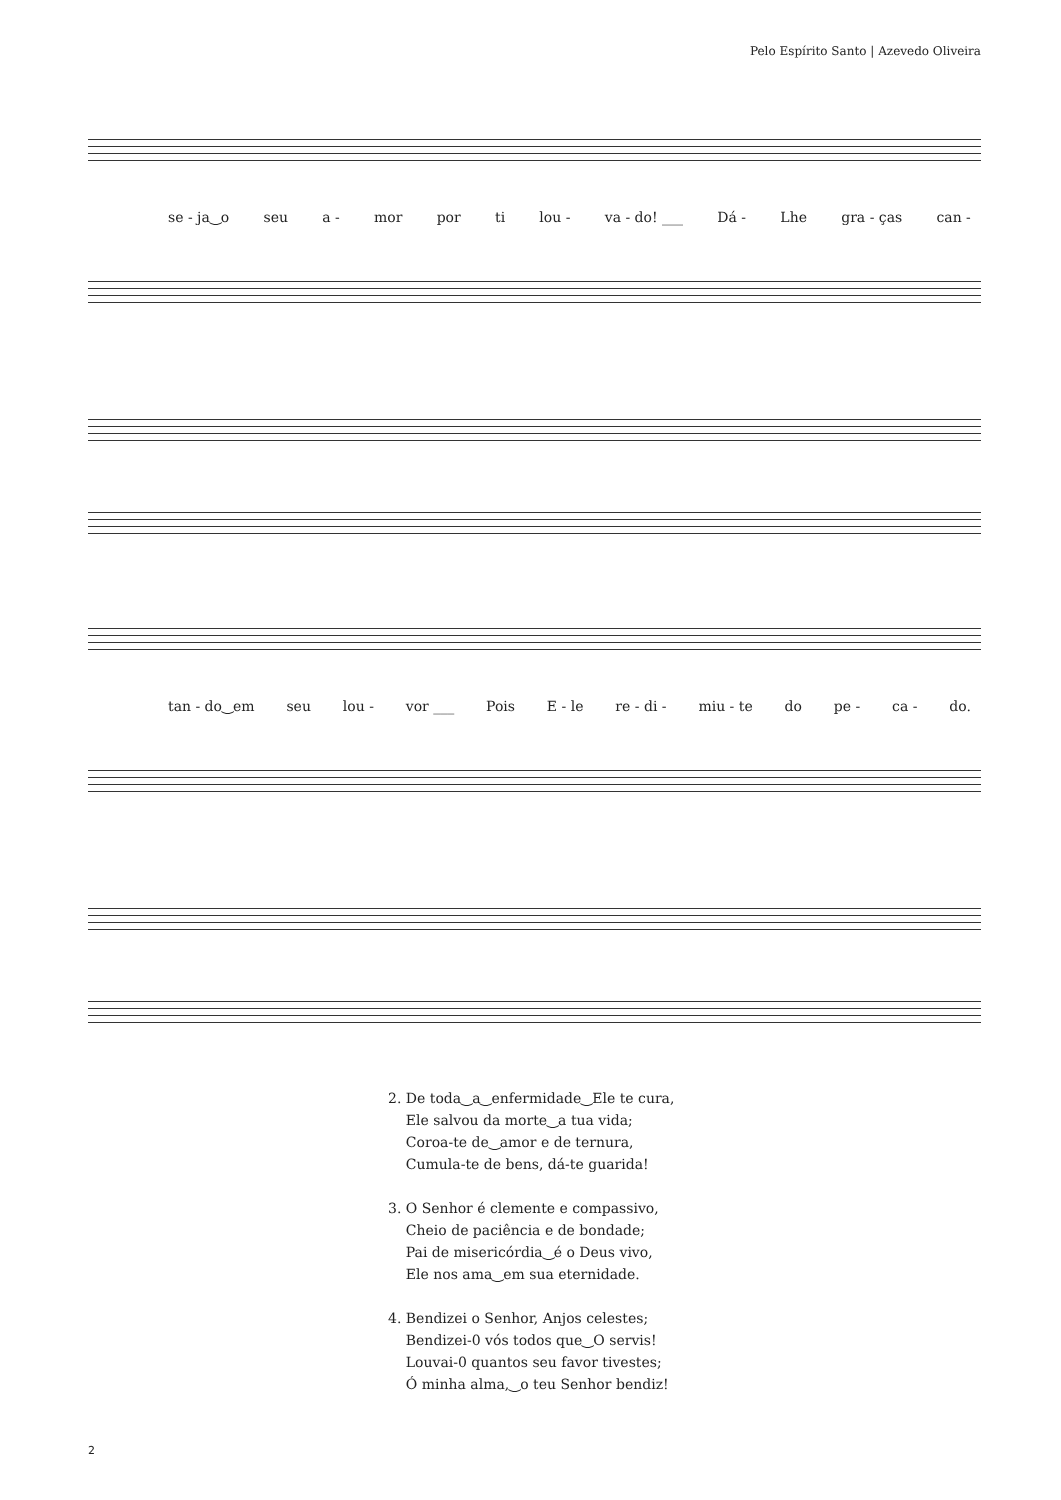Pelo Espírito Santo | Azevedo Oliveira
se - ja‿o seu a - mor por ti lou - va - do! ___ Dá - Lhe gra - ças can -
tan - do‿em seu lou - vor ___ Pois E - le re - di - miu - te do pe - ca - do.
2. De toda‿a‿enfermidade‿Ele te cura,
Ele salvou da morte‿a tua vida;
Coroa-te de‿amor e de ternura,
Cumula-te de bens, dá-te guarida!
3. O Senhor é clemente e compassivo,
Cheio de paciência e de bondade;
Pai de misericórdia‿é o Deus vivo,
Ele nos ama‿em sua eternidade.
4. Bendizei o Senhor, Anjos celestes;
Bendizei-0 vós todos que‿O servis!
Louvai-0 quantos seu favor tivestes;
Ó minha alma,‿o teu Senhor bendiz!
2